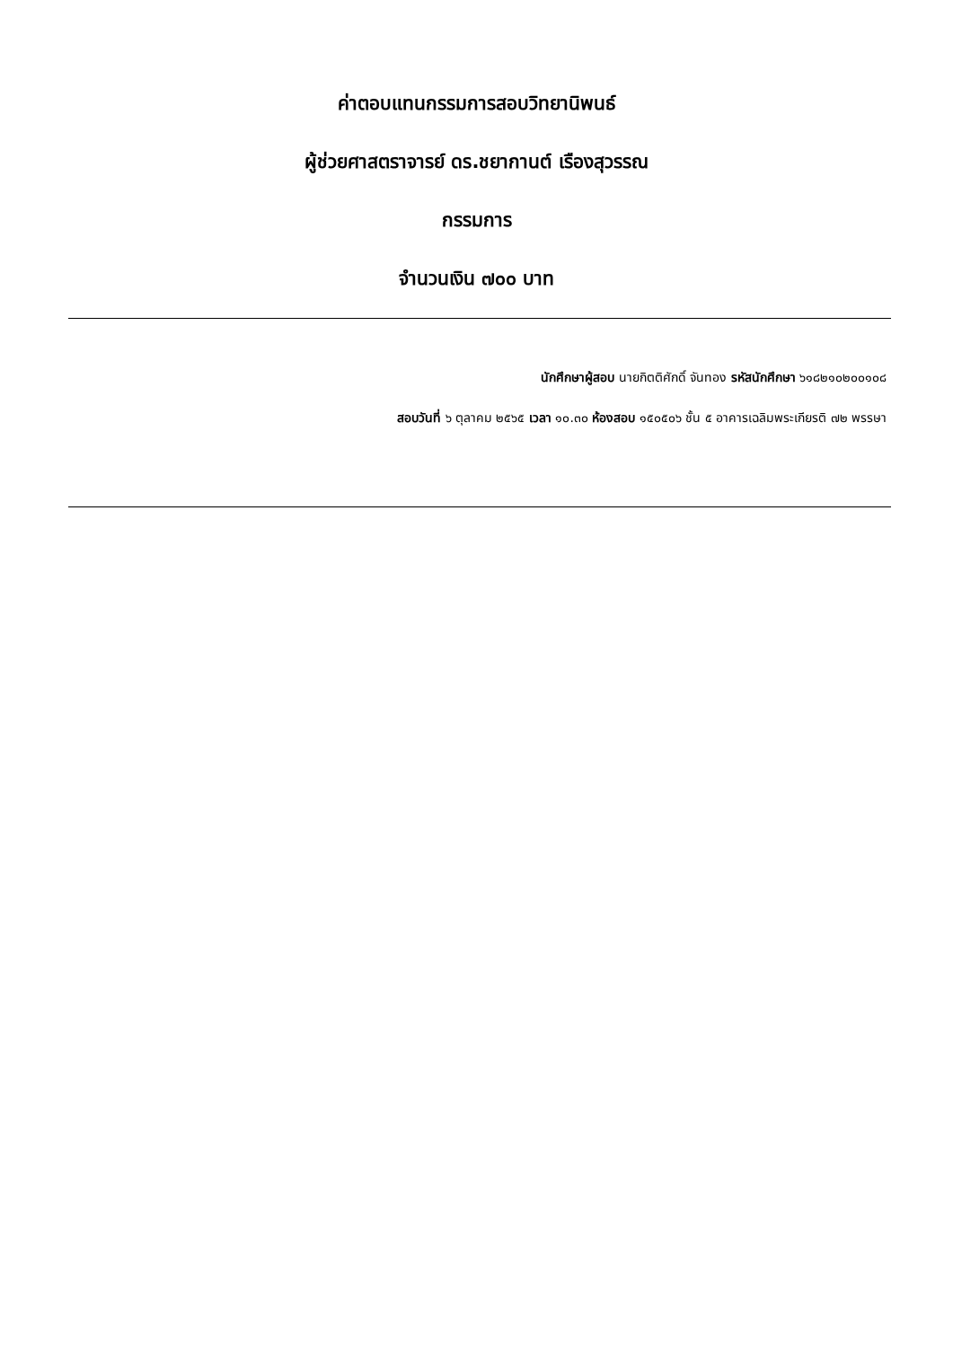ค่าตอบแทนกรรมการสอบวิทยานิพนธ์
ผู้ช่วยศาสตราจารย์ ดร.ชยากานต์ เรืองสุวรรณ
กรรมการ
จำนวนเงิน ๗๐๐ บาท
นักศึกษาผู้สอบ นายกิตติศักดิ์ จันทอง รหัสนักศึกษา ๖๑๘๒๑๐๒๐๐๑๐๘
สอบวันที่ ๖ ตุลาคม ๒๕๖๕ เวลา ๑๐.๓๐ ห้องสอบ ๑๕๐๕๐๖ ชั้น ๕ อาคารเฉลิมพระเกียรติ ๗๒ พรรษา